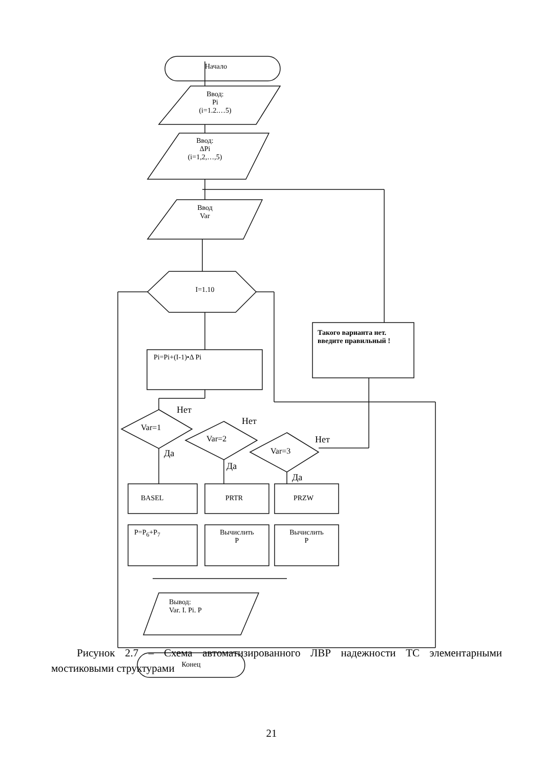Начало
Ввод:
Pi
(i=1.2.…5)
Ввод:
ΔPi
(i=1,2,…,5)
Ввод
Var
I=1.10
Pi=Pi+(I-1)•Δ Pi
Такого варианта нет. введите правильный !
Нет
Var=1
Да
Нет
Var=2
Да
Нет
Var=3
Да
BASEL PRTR PRZW
P=P<sub>6</sub>+P<sub>7</sub>
Вычислить
P
Вычислить
P
Вывод:
Var. I. Pi. P
Конец
Рисунок 2.7 – Схема автоматизированного ЛВР надежности ТС элементарными мостиковыми структурами
21